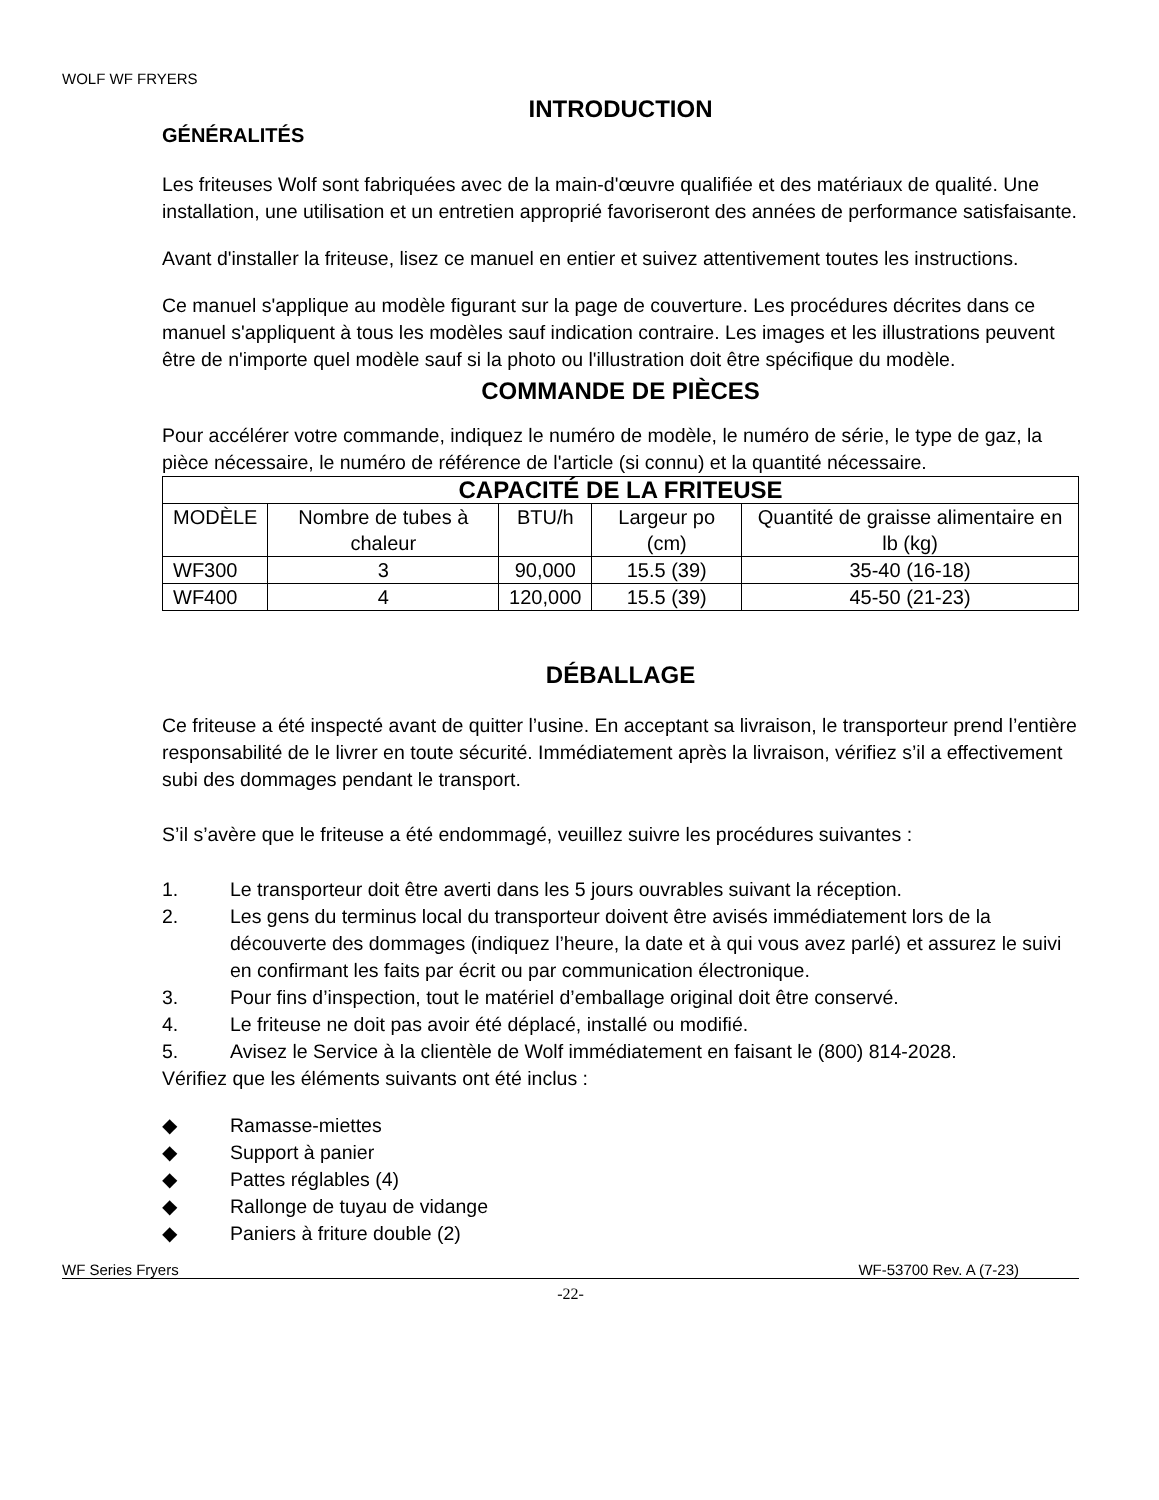WOLF WF FRYERS
INTRODUCTION
GÉNÉRALITÉS
Les friteuses Wolf sont fabriquées avec de la main-d'œuvre qualifiée et des matériaux de qualité. Une installation, une utilisation et un entretien approprié favoriseront des années de performance satisfaisante.
Avant d'installer la friteuse, lisez ce manuel en entier et suivez attentivement toutes les instructions.
Ce manuel s'applique au modèle figurant sur la page de couverture. Les procédures décrites dans ce manuel s'appliquent à tous les modèles sauf indication contraire. Les images et les illustrations peuvent être de n'importe quel modèle sauf si la photo ou l'illustration doit être spécifique du modèle.
COMMANDE DE PIÈCES
Pour accélérer votre commande, indiquez le numéro de modèle, le numéro de série, le type de gaz, la pièce nécessaire, le numéro de référence de l'article (si connu) et la quantité nécessaire.
| CAPACITÉ DE LA FRITEUSE | | | | |
| --- | --- | --- | --- | --- |
| MODÈLE | Nombre de tubes à chaleur | BTU/h | Largeur po (cm) | Quantité de graisse alimentaire en lb (kg) |
| WF300 | 3 | 90,000 | 15.5 (39) | 35-40 (16-18) |
| WF400 | 4 | 120,000 | 15.5 (39) | 45-50 (21-23) |
DÉBALLAGE
Ce friteuse a été inspecté avant de quitter l’usine. En acceptant sa livraison, le transporteur prend l’entière responsabilité de le livrer en toute sécurité. Immédiatement après la livraison, vérifiez s’il a effectivement subi des dommages pendant le transport.
S’il s’avère que le friteuse a été endommagé, veuillez suivre les procédures suivantes :
1. Le transporteur doit être averti dans les 5 jours ouvrables suivant la réception.
2. Les gens du terminus local du transporteur doivent être avisés immédiatement lors de la découverte des dommages (indiquez l’heure, la date et à qui vous avez parlé) et assurez le suivi en confirmant les faits par écrit ou par communication électronique.
3. Pour fins d’inspection, tout le matériel d’emballage original doit être conservé.
4. Le friteuse ne doit pas avoir été déplacé, installé ou modifié.
5. Avisez le Service à la clientèle de Wolf immédiatement en faisant le (800) 814-2028.
Vérifiez que les éléments suivants ont été inclus :
◆ Ramasse-miettes
◆ Support à panier
◆ Pattes réglables (4)
◆ Rallonge de tuyau de vidange
◆ Paniers à friture double (2)
WF Series Fryers WF-53700 Rev. A (7-23)
-22-